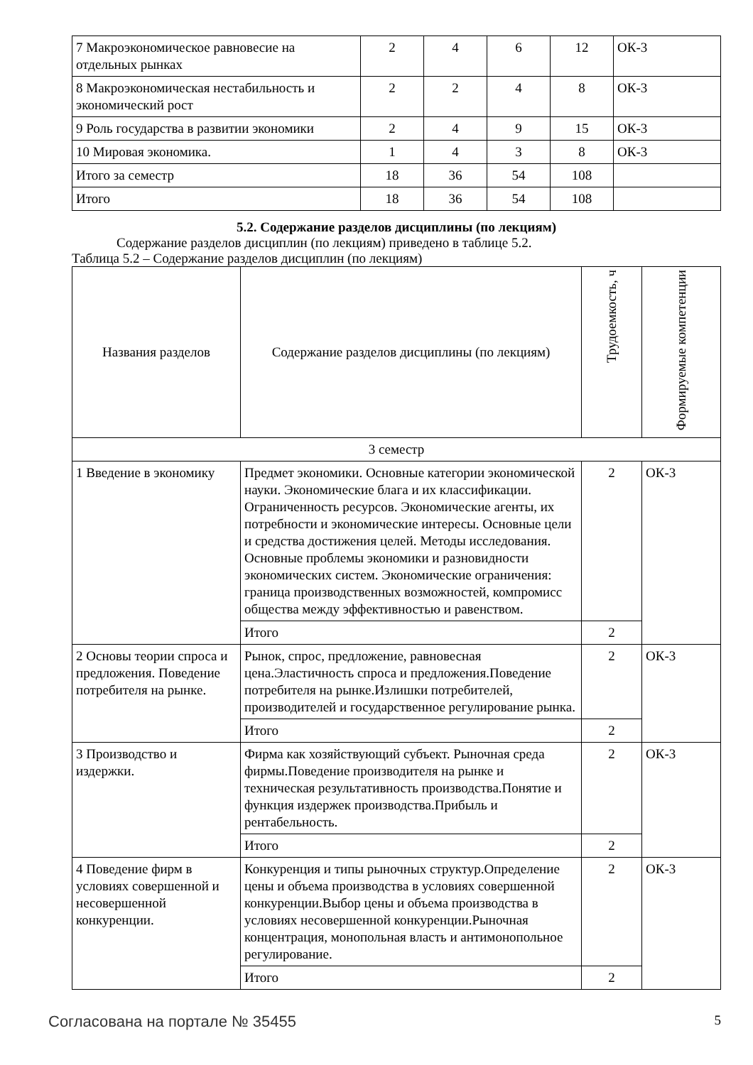| 7 Макроэкономическое равновесие на отдельных рынках | 2 | 4 | 6 | 12 | ОК-3 |
| 8 Макроэкономическая нестабильность и экономический рост | 2 | 2 | 4 | 8 | ОК-3 |
| 9 Роль государства в развитии экономики | 2 | 4 | 9 | 15 | ОК-3 |
| 10 Мировая экономика. | 1 | 4 | 3 | 8 | ОК-3 |
| Итого за семестр | 18 | 36 | 54 | 108 | |
| Итого | 18 | 36 | 54 | 108 | |
5.2. Содержание разделов дисциплины (по лекциям)
Содержание разделов дисциплин (по лекциям) приведено в таблице 5.2.
Таблица 5.2 – Содержание разделов дисциплин (по лекциям)
| Названия разделов | Содержание разделов дисциплины (по лекциям) | Трудоемкость, ч | Формируемые компетенции |
| --- | --- | --- | --- |
| 3 семестр | | | |
| 1 Введение в экономику | Предмет экономики. Основные категории экономической науки. Экономические блага и их классификации. Ограниченность ресурсов. Экономические агенты, их потребности и экономические интересы. Основные цели и средства достижения целей. Методы исследования. Основные проблемы экономики и разновидности экономических систем. Экономические ограничения: граница производственных возможностей, компромисс общества между эффективностью и равенством. | 2 | ОК-3 |
| | Итого | 2 | |
| 2 Основы теории спроса и предложения. Поведение потребителя на рынке. | Рынок, спрос, предложение, равновесная цена.Эластичность спроса и предложения.Поведение потребителя на рынке.Излишки потребителей, производителей и государственное регулирование рынка. | 2 | ОК-3 |
| | Итого | 2 | |
| 3 Производство и издержки. | Фирма как хозяйствующий субъект. Рыночная среда фирмы.Поведение производителя на рынке и техническая результативность производства.Понятие и функция издержек производства.Прибыль и рентабельность. | 2 | ОК-3 |
| | Итого | 2 | |
| 4 Поведение фирм в условиях совершенной и несовершенной конкуренции. | Конкуренция и типы рыночных структур.Определение цены и объема производства в условиях совершенной конкуренции.Выбор цены и объема производства в условиях несовершенной конкуренции.Рыночная концентрация, монопольная власть и антимонопольное регулирование. | 2 | ОК-3 |
| | Итого | 2 | |
Согласована на портале № 35455 5